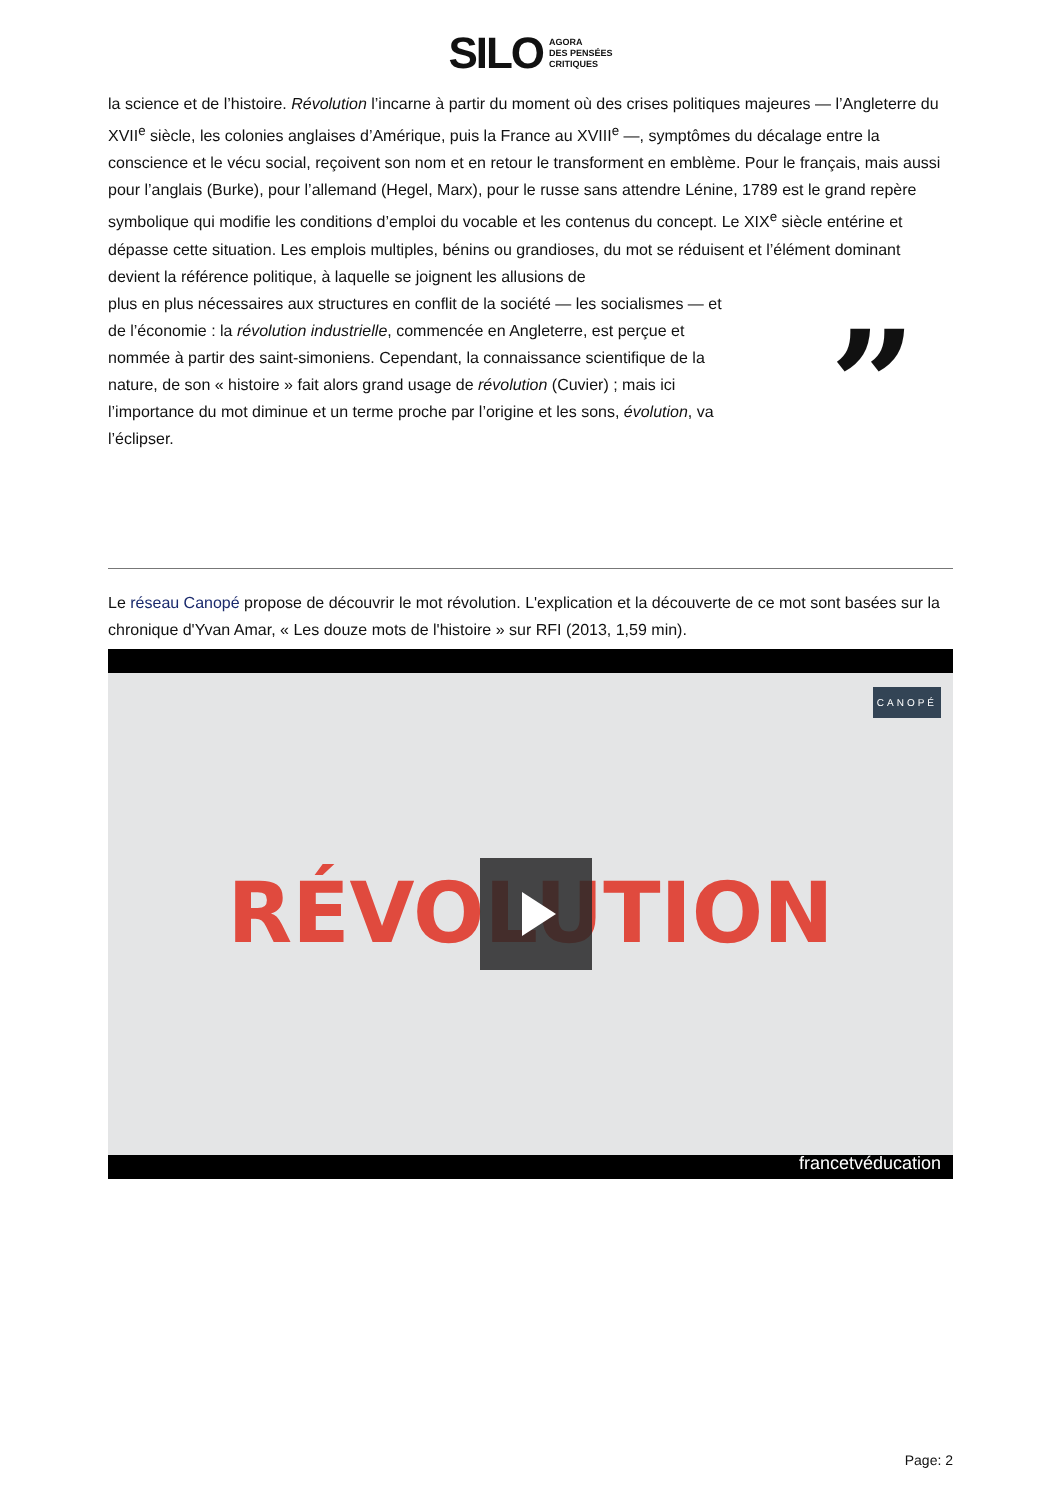SILO AGORA
DES PENSÉES
CRITIQUES
la science et de l’histoire. Révolution l’incarne à partir du moment où des crises politiques majeures — l’Angleterre du XVII<sup>e</sup> siècle, les colonies anglaises d’Amérique, puis la France au XVIII<sup>e</sup> —, symptômes du décalage entre la conscience et le vécu social, reçoivent son nom et en retour le transforment en emblème. Pour le français, mais aussi pour l’anglais (Burke), pour l’allemand (Hegel, Marx), pour le russe sans attendre Lénine, 1789 est le grand repère symbolique qui modifie les conditions d’emploi du vocable et les contenus du concept. Le XIX<sup>e</sup> siècle entérine et dépasse cette situation. Les emplois multiples, bénins ou grandioses, du mot se réduisent et l’élément dominant devient la référence politique, à laquelle se joignent les allusions de
plus en plus nécessaires aux structures en conflit de la société — les socialismes — et de l’économie : la révolution industrielle, commencée en Angleterre, est perçue et nommée à partir des saint-simoniens. Cependant, la connaissance scientifique de la nature, de son « histoire » fait alors grand usage de révolution (Cuvier) ; mais ici l’importance du mot diminue et un terme proche par l’origine et les sons, évolution, va l’éclipser.
”
Le réseau Canopé propose de découvrir le mot révolution. L'explication et la découverte de ce mot sont basées sur la chronique d'Yvan Amar, « Les douze mots de l'histoire » sur RFI (2013, 1,59 min).
CANOPÉ RÉVOLUTION
francetvéducation
Page: 2